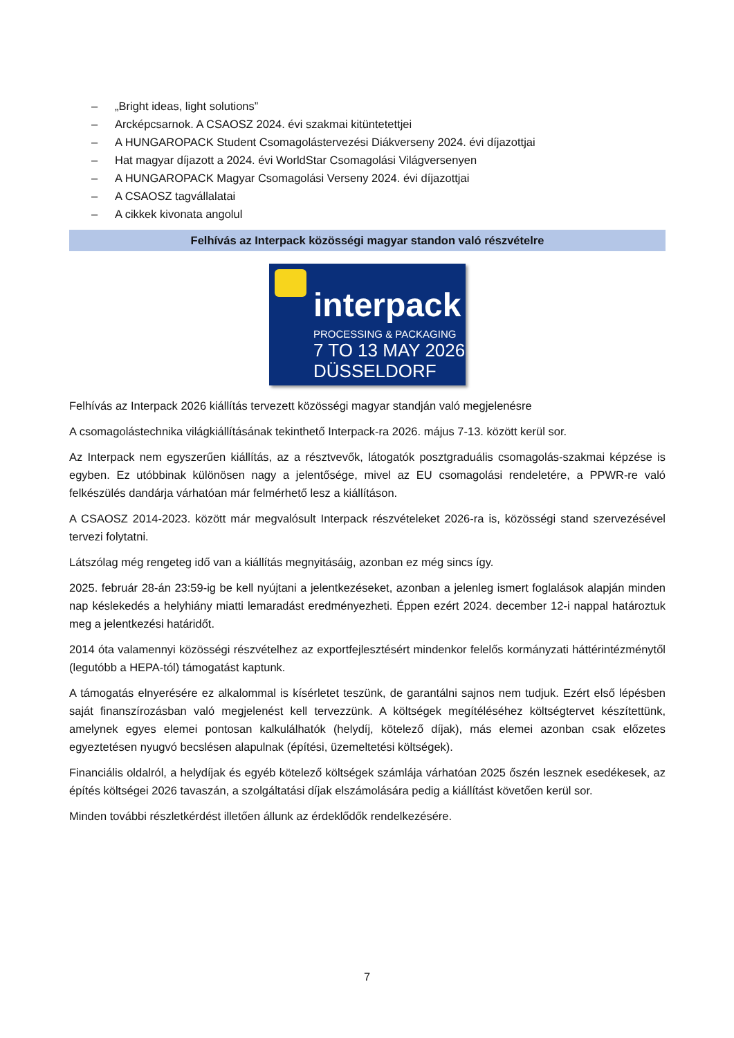– „Bright ideas, light solutions”
– Arcképcsarnok. A CSAOSZ 2024. évi szakmai kitüntetettjei
– A HUNGAROPACK Student Csomagolástervezési Diákverseny 2024. évi díjazottjai
– Hat magyar díjazott a 2024. évi WorldStar Csomagolási Világversenyen
– A HUNGAROPACK Magyar Csomagolási Verseny 2024. évi díjazottjai
– A CSAOSZ tagvállalatai
– A cikkek kivonata angolul
Felhívás az Interpack közösségi magyar standon való részvételre
interpack
PROCESSING & PACKAGING
7 TO 13 MAY 2026
DÜSSELDORF
Felhívás az Interpack 2026 kiállítás tervezett közösségi magyar standján való megjelenésre
A csomagolástechnika világkiállításának tekinthető Interpack-ra 2026. május 7-13. között kerül sor.
Az Interpack nem egyszerűen kiállítás, az a résztvevők, látogatók posztgraduális csomagolás-szakmai képzése is egyben. Ez utóbbinak különösen nagy a jelentősége, mivel az EU csomagolási rendeletére, a PPWR-re való felkészülés dandárja várhatóan már felmérhető lesz a kiállításon.
A CSAOSZ 2014-2023. között már megvalósult Interpack részvételeket 2026-ra is, közösségi stand szervezésével tervezi folytatni.
Látszólag még rengeteg idő van a kiállítás megnyitásáig, azonban ez még sincs így.
2025. február 28-án 23:59-ig be kell nyújtani a jelentkezéseket, azonban a jelenleg ismert foglalások alapján minden nap késlekedés a helyhiány miatti lemaradást eredményezheti. Éppen ezért 2024. december 12-i nappal határoztuk meg a jelentkezési határidőt.
2014 óta valamennyi közösségi részvételhez az exportfejlesztésért mindenkor felelős kormányzati háttérintézménytől (legutóbb a HEPA-tól) támogatást kaptunk.
A támogatás elnyerésére ez alkalommal is kísérletet teszünk, de garantálni sajnos nem tudjuk. Ezért első lépésben saját finanszírozásban való megjelenést kell tervezzünk. A költségek megítéléséhez költségtervet készítettünk, amelynek egyes elemei pontosan kalkulálhatók (helydíj, kötelező díjak), más elemei azonban csak előzetes egyeztetésen nyugvó becslésen alapulnak (építési, üzemeltetési költségek).
Financiális oldalról, a helydíjak és egyéb kötelező költségek számlája várhatóan 2025 őszén lesznek esedékesek, az építés költségei 2026 tavaszán, a szolgáltatási díjak elszámolására pedig a kiállítást követően kerül sor.
Minden további részletkérdést illetően állunk az érdeklődők rendelkezésére.
7